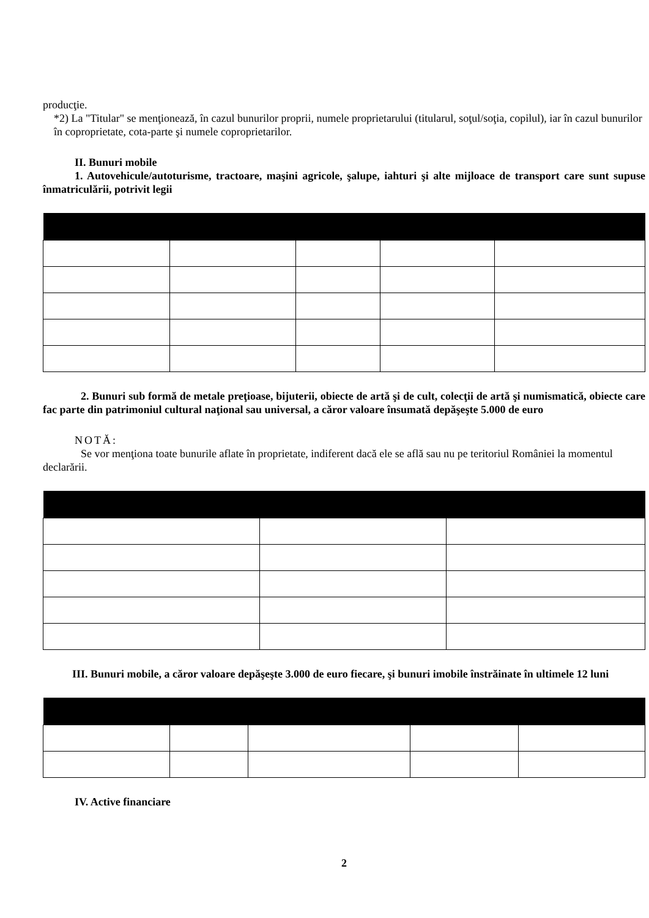producţie.
*2) La "Titular" se menţionează, în cazul bunurilor proprii, numele proprietarului (titularul, soţul/soţia, copilul), iar în cazul bunurilor în coproprietate, cota-parte şi numele coproprietarilor.
II. Bunuri mobile
1. Autovehicule/autoturisme, tractoare, maşini agricole, şalupe, iahturi şi alte mijloace de transport care sunt supuse înmatriculării, potrivit legii
2. Bunuri sub formă de metale preţioase, bijuterii, obiecte de artă şi de cult, colecţii de artă şi numismatică, obiecte care fac parte din patrimoniul cultural naţional sau universal, a căror valoare însumată depăşeşte 5.000 de euro
NOTĂ:
Se vor menţiona toate bunurile aflate în proprietate, indiferent dacă ele se află sau nu pe teritoriul României la momentul declarării.
III. Bunuri mobile, a căror valoare depăşeşte 3.000 de euro fiecare, şi bunuri imobile înstrăinate în ultimele 12 luni
IV. Active financiare
2